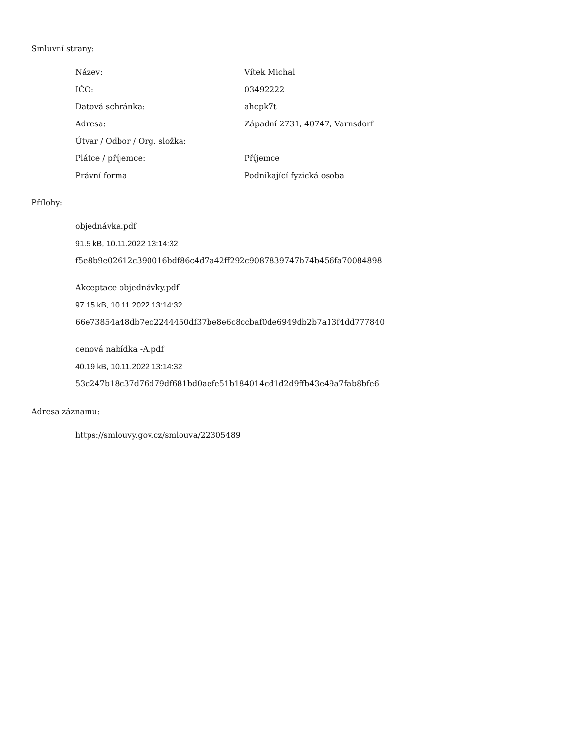Smluvní strany:
| Název: | Vítek Michal |
| IČO: | 03492222 |
| Datová schránka: | ahcpk7t |
| Adresa: | Západní 2731, 40747, Varnsdorf |
| Útvar / Odbor / Org. složka: | |
| Plátce / příjemce: | Příjemce |
| Právní forma | Podnikající fyzická osoba |
Přílohy:
objednávka.pdf
91.5 kB, 10.11.2022 13:14:32
f5e8b9e02612c390016bdf86c4d7a42ff292c9087839747b74b456fa70084898
Akceptace objednávky.pdf
97.15 kB, 10.11.2022 13:14:32
66e73854a48db7ec2244450df37be8e6c8ccbaf0de6949db2b7a13f4dd777840
cenová nabídka -A.pdf
40.19 kB, 10.11.2022 13:14:32
53c247b18c37d76d79df681bd0aefe51b184014cd1d2d9ffb43e49a7fab8bfe6
Adresa záznamu:
https://smlouvy.gov.cz/smlouva/22305489